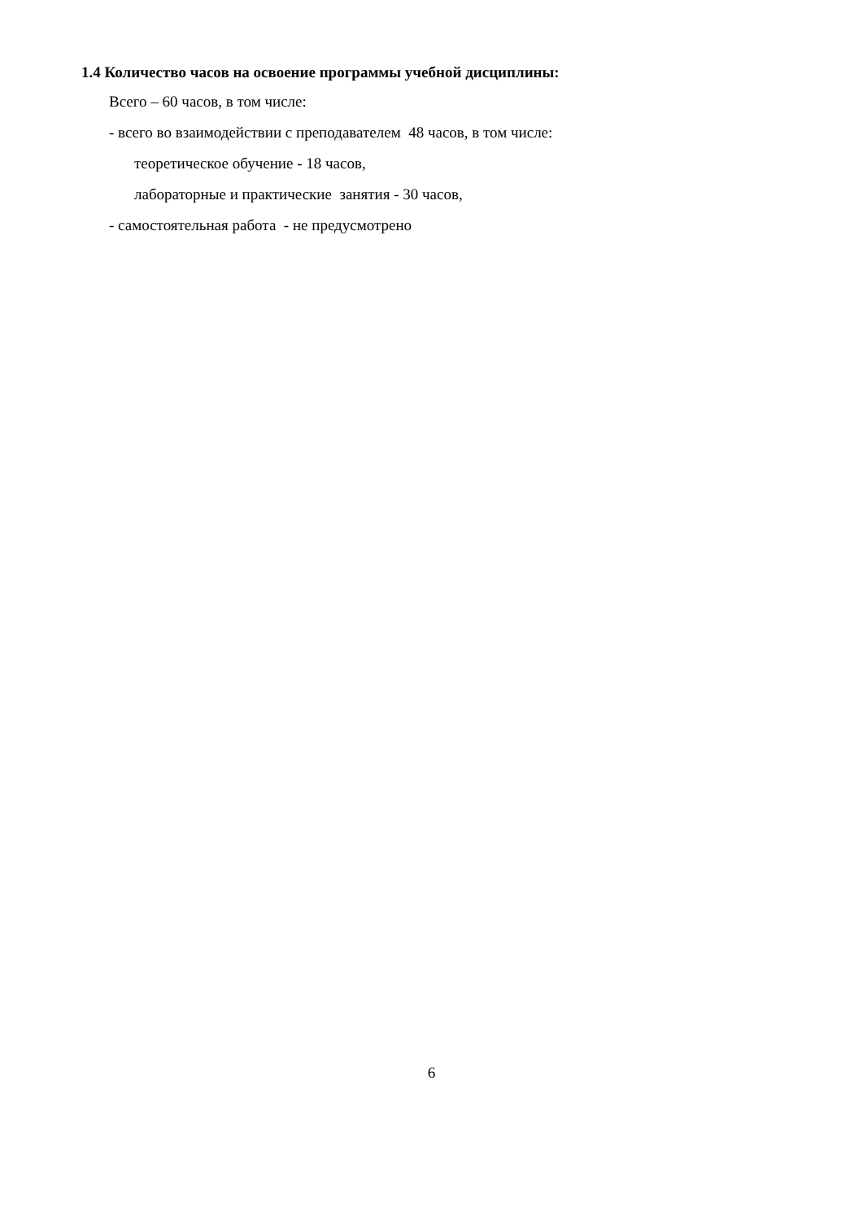1.4 Количество часов на освоение программы учебной дисциплины:
Всего – 60 часов, в том числе:
- всего во взаимодействии с преподавателем 48 часов, в том числе:
теоретическое обучение - 18 часов,
лабораторные и практические занятия - 30 часов,
- самостоятельная работа - не предусмотрено
6